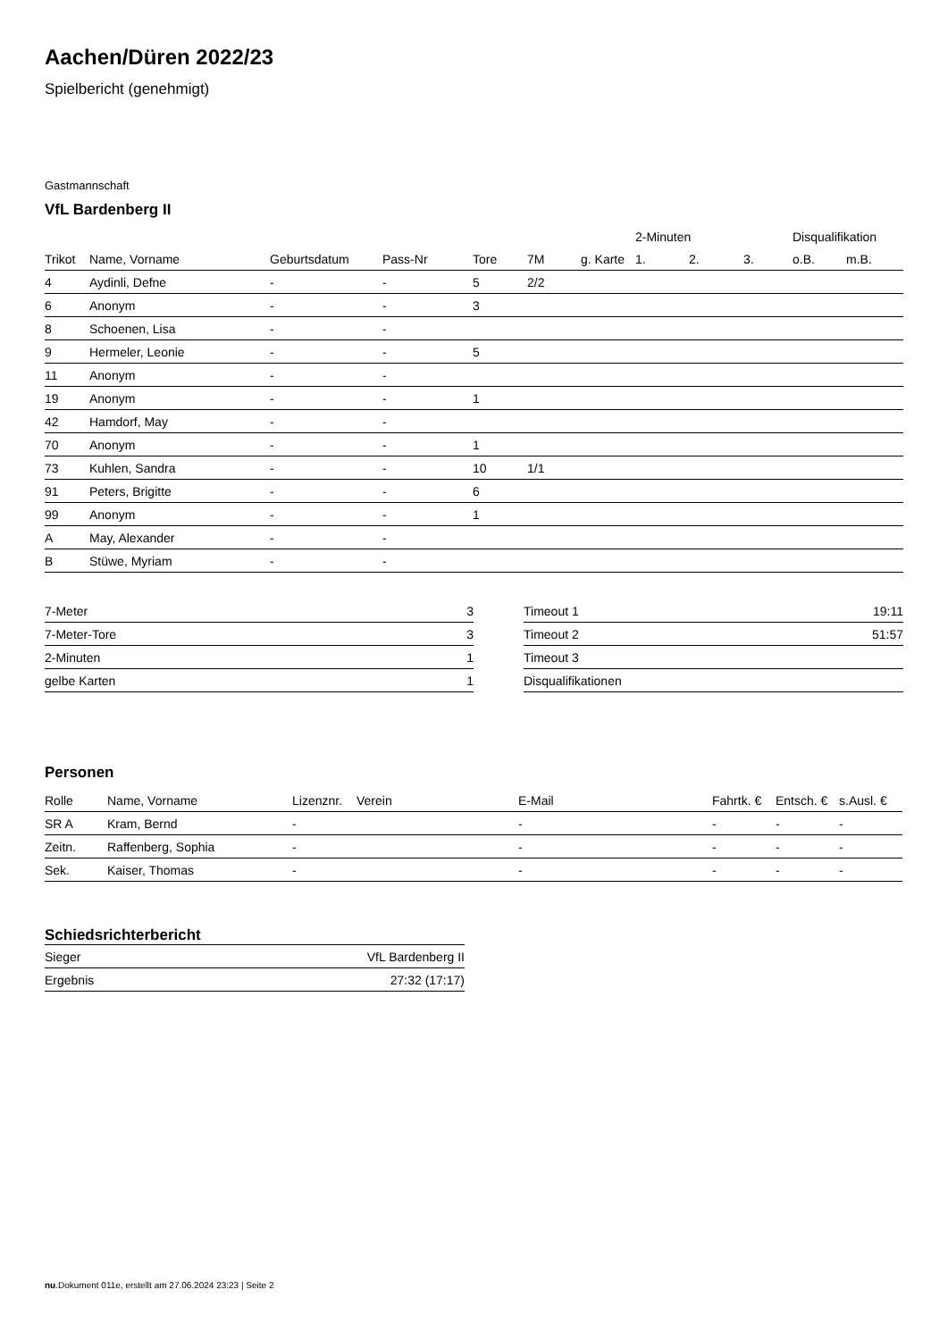Aachen/Düren 2022/23
Spielbericht (genehmigt)
Gastmannschaft
VfL Bardenberg II
| | | | | | | | 2-Minuten | | | Disqualifikation | |
| --- | --- | --- | --- | --- | --- | --- | --- | --- | --- | --- | --- |
| Trikot | Name, Vorname | Geburtsdatum | Pass-Nr | Tore | 7M | g. Karte | 1. | 2. | 3. | o.B. | m.B. |
| 4 | Aydinli, Defne | - | - | 5 | 2/2 | | | | | | |
| 6 | Anonym | - | - | 3 | | | | | | | |
| 8 | Schoenen, Lisa | - | - | | | | | | | | |
| 9 | Hermeler, Leonie | - | - | 5 | | | | | | | |
| 11 | Anonym | - | - | | | | | | | | |
| 19 | Anonym | - | - | 1 | | | | | | | |
| 42 | Hamdorf, May | - | - | | | | | | | | |
| 70 | Anonym | - | - | 1 | | | | | | | |
| 73 | Kuhlen, Sandra | - | - | 10 | 1/1 | | | | | | |
| 91 | Peters, Brigitte | - | - | 6 | | | | | | | |
| 99 | Anonym | - | - | 1 | | | | | | | |
| A | May, Alexander | - | - | | | | | | | | |
| B | Stüwe, Myriam | - | - | | | | | | | | |
| 7-Meter | 3 |
| 7-Meter-Tore | 3 |
| 2-Minuten | 1 |
| gelbe Karten | 1 |
| Timeout 1 | 19:11 |
| Timeout 2 | 51:57 |
| Timeout 3 | |
| Disqualifikationen | |
Personen
| Rolle | Name, Vorname | Lizenznr. | Verein | E-Mail | Fahrtk. € | Entsch. € | s.Ausl. € |
| --- | --- | --- | --- | --- | --- | --- | --- |
| SR A | Kram, Bernd | - | | - | - | - | - |
| Zeitn. | Raffenberg, Sophia | - | | - | - | - | - |
| Sek. | Kaiser, Thomas | - | | - | - | - | - |
Schiedsrichterbericht
| Sieger | VfL Bardenberg II |
| Ergebnis | 27:32 (17:17) |
nu.Dokument 011e, erstellt am 27.06.2024 23:23 | Seite 2